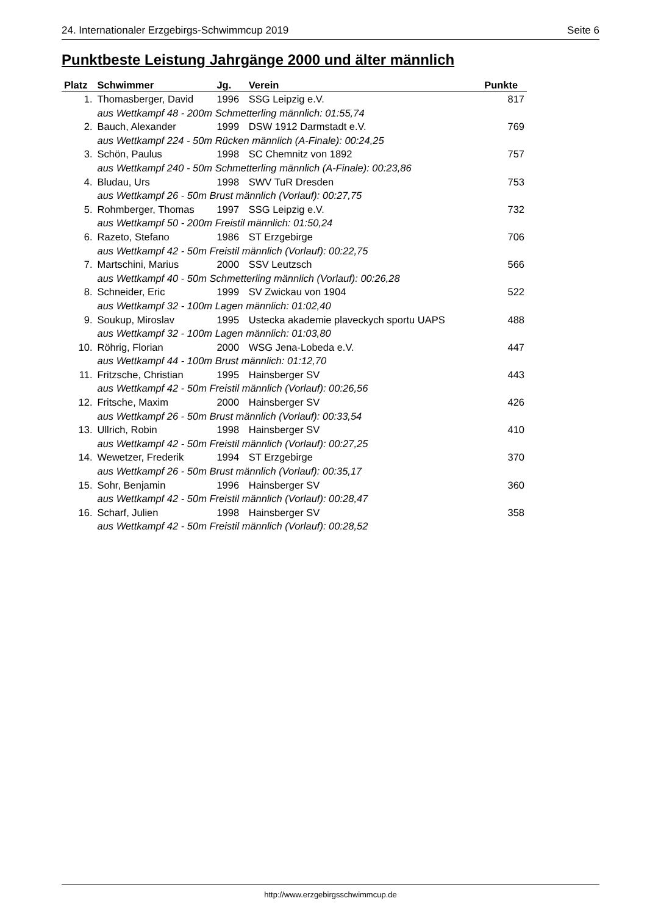24. Internationaler Erzgebirgs-Schwimmcup 2019 Seite 6
Punktbeste Leistung Jahrgänge 2000 und älter männlich
| Platz | Schwimmer | Jg. | Verein | Punkte |
| --- | --- | --- | --- | --- |
| 1. | Thomasberger, David | 1996 | SSG Leipzig e.V. | 817 |
| | aus Wettkampf 48 - 200m Schmetterling männlich: 01:55,74 | | | |
| 2. | Bauch, Alexander | 1999 | DSW 1912 Darmstadt e.V. | 769 |
| | aus Wettkampf 224 - 50m Rücken männlich (A-Finale): 00:24,25 | | | |
| 3. | Schön, Paulus | 1998 | SC Chemnitz von 1892 | 757 |
| | aus Wettkampf 240 - 50m Schmetterling männlich (A-Finale): 00:23,86 | | | |
| 4. | Bludau, Urs | 1998 | SWV TuR Dresden | 753 |
| | aus Wettkampf 26 - 50m Brust männlich (Vorlauf): 00:27,75 | | | |
| 5. | Rohmberger, Thomas | 1997 | SSG Leipzig e.V. | 732 |
| | aus Wettkampf 50 - 200m Freistil männlich: 01:50,24 | | | |
| 6. | Razeto, Stefano | 1986 | ST Erzgebirge | 706 |
| | aus Wettkampf 42 - 50m Freistil männlich (Vorlauf): 00:22,75 | | | |
| 7. | Martschini, Marius | 2000 | SSV Leutzsch | 566 |
| | aus Wettkampf 40 - 50m Schmetterling männlich (Vorlauf): 00:26,28 | | | |
| 8. | Schneider, Eric | 1999 | SV Zwickau von 1904 | 522 |
| | aus Wettkampf 32 - 100m Lagen männlich: 01:02,40 | | | |
| 9. | Soukup, Miroslav | 1995 | Ustecka akademie plaveckych sportu UAPS | 488 |
| | aus Wettkampf 32 - 100m Lagen männlich: 01:03,80 | | | |
| 10. | Röhrig, Florian | 2000 | WSG Jena-Lobeda e.V. | 447 |
| | aus Wettkampf 44 - 100m Brust männlich: 01:12,70 | | | |
| 11. | Fritzsche, Christian | 1995 | Hainsberger SV | 443 |
| | aus Wettkampf 42 - 50m Freistil männlich (Vorlauf): 00:26,56 | | | |
| 12. | Fritsche, Maxim | 2000 | Hainsberger SV | 426 |
| | aus Wettkampf 26 - 50m Brust männlich (Vorlauf): 00:33,54 | | | |
| 13. | Ullrich, Robin | 1998 | Hainsberger SV | 410 |
| | aus Wettkampf 42 - 50m Freistil männlich (Vorlauf): 00:27,25 | | | |
| 14. | Wewetzer, Frederik | 1994 | ST Erzgebirge | 370 |
| | aus Wettkampf 26 - 50m Brust männlich (Vorlauf): 00:35,17 | | | |
| 15. | Sohr, Benjamin | 1996 | Hainsberger SV | 360 |
| | aus Wettkampf 42 - 50m Freistil männlich (Vorlauf): 00:28,47 | | | |
| 16. | Scharf, Julien | 1998 | Hainsberger SV | 358 |
| | aus Wettkampf 42 - 50m Freistil männlich (Vorlauf): 00:28,52 | | | |
http://www.erzgebirgsschwimmcup.de